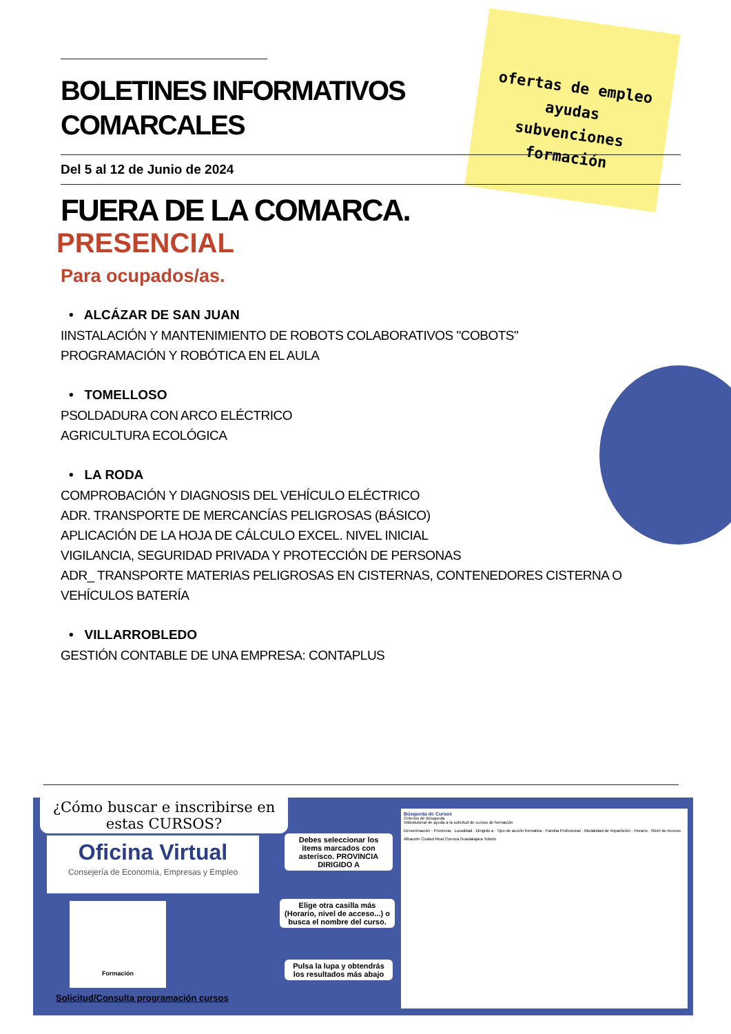ofertas de empleo
ayudas
subvenciones
formación
BOLETINES INFORMATIVOS
COMARCALES
Del 5 al 12 de Junio de 2024
FUERA DE LA COMARCA.
PRESENCIAL
Para ocupados/as.
• ALCÁZAR DE SAN JUAN
IINSTALACIÓN Y MANTENIMIENTO DE ROBOTS COLABORATIVOS "COBOTS"
PROGRAMACIÓN Y ROBÓTICA EN EL AULA
• TOMELLOSO
PSOLDADURA CON ARCO ELÉCTRICO
AGRICULTURA ECOLÓGICA
• LA RODA
COMPROBACIÓN Y DIAGNOSIS DEL VEHÍCULO ELÉCTRICO
ADR. TRANSPORTE DE MERCANCÍAS PELIGROSAS (BÁSICO)
APLICACIÓN DE LA HOJA DE CÁLCULO EXCEL. NIVEL INICIAL
VIGILANCIA, SEGURIDAD PRIVADA Y PROTECCIÓN DE PERSONAS
ADR_ TRANSPORTE MATERIAS PELIGROSAS EN CISTERNAS, CONTENEDORES CISTERNA O VEHÍCULOS BATERÍA
• VILLARROBLEDO
GESTIÓN CONTABLE DE UNA EMPRESA: CONTAPLUS
¿Cómo buscar e inscribirse en estas CURSOS?
Oficina Virtual
Consejería de Economía, Empresas y Empleo
Formación
Debes seleccionar los items marcados con asterisco. PROVINCIA DIRIGIDO A
Elige otra casilla más (Horario, nivel de acceso...) o busca el nombre del curso.
Pulsa la lupa y obtendrás los resultados más abajo
Búsqueda de Cursos
Criterios de Búsqueda
Videotutorial de ayuda a la solicitud de cursos de formación
Denominación · Provincia · Localidad · Dirigido a · Tipo de acción formativa · Familia Profesional · Modalidad de impartición · Horario · Nivel de Acceso
Albacete Ciudad Real Cuenca Guadalajara Toledo
Solicitud/Consulta programación cursos